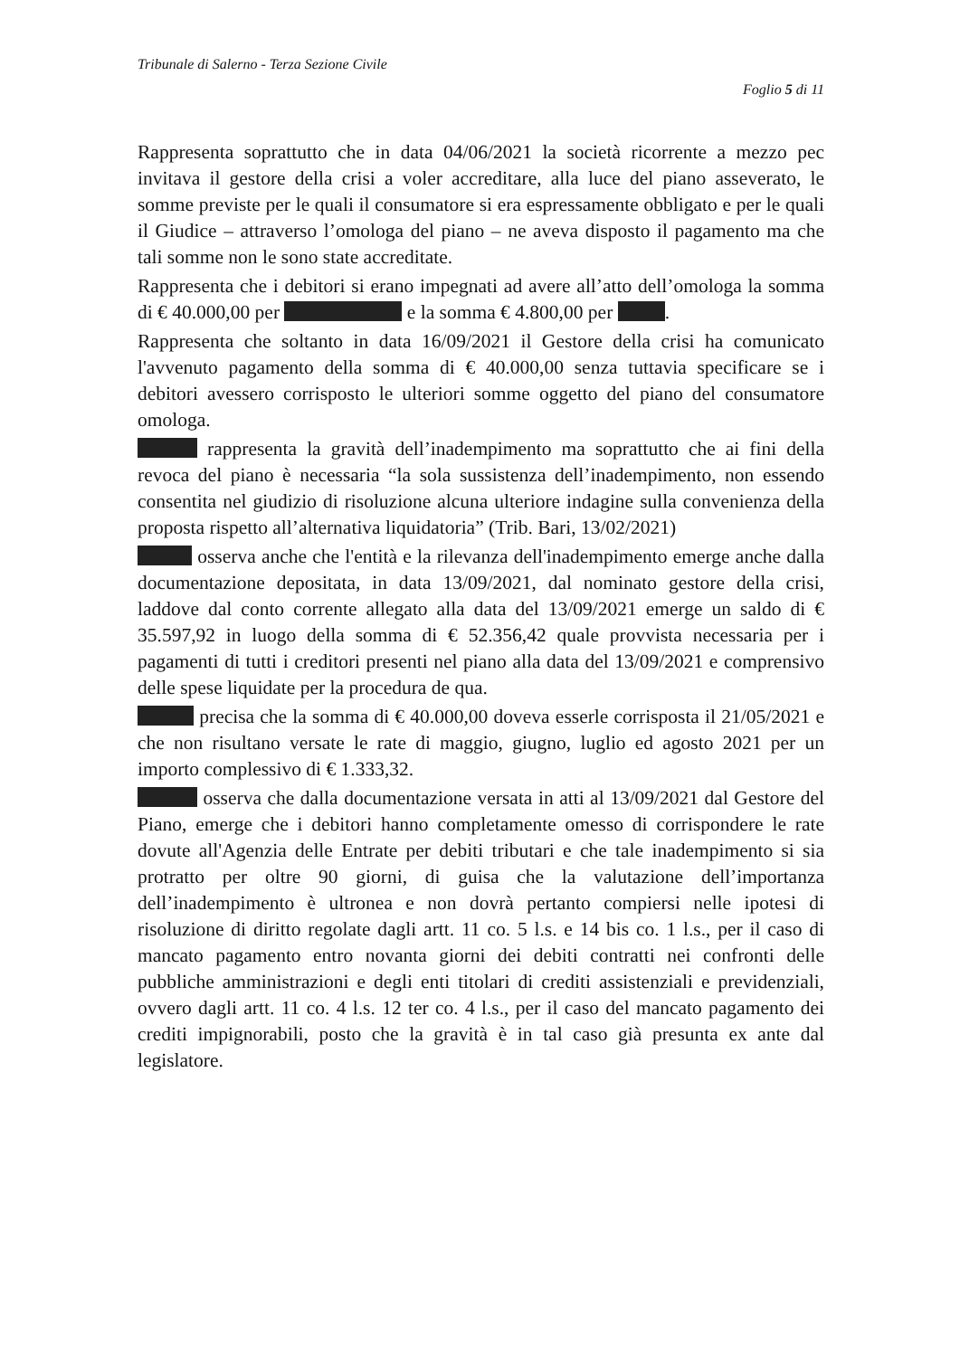Tribunale di Salerno - Terza Sezione Civile
Foglio 5 di 11
Rappresenta soprattutto che in data 04/06/2021 la società ricorrente a mezzo pec invitava il gestore della crisi a voler accreditare, alla luce del piano asseverato, le somme previste per le quali il consumatore si era espressamente obbligato e per le quali il Giudice – attraverso l’omologa del piano – ne aveva disposto il pagamento ma che tali somme non le sono state accreditate.
Rappresenta che i debitori si erano impegnati ad avere all’atto dell’omologa la somma di € 40.000,00 per e la somma € 4.800,00 per .
Rappresenta che soltanto in data 16/09/2021 il Gestore della crisi ha comunicato l'avvenuto pagamento della somma di € 40.000,00 senza tuttavia specificare se i debitori avessero corrisposto le ulteriori somme oggetto del piano del consumatore omologa.
rappresenta la gravità dell’inadempimento ma soprattutto che ai fini della revoca del piano è necessaria “la sola sussistenza dell’inadempimento, non essendo consentita nel giudizio di risoluzione alcuna ulteriore indagine sulla convenienza della proposta rispetto all’alternativa liquidatoria” (Trib. Bari, 13/02/2021)
osserva anche che l'entità e la rilevanza dell'inadempimento emerge anche dalla documentazione depositata, in data 13/09/2021, dal nominato gestore della crisi, laddove dal conto corrente allegato alla data del 13/09/2021 emerge un saldo di € 35.597,92 in luogo della somma di € 52.356,42 quale provvista necessaria per i pagamenti di tutti i creditori presenti nel piano alla data del 13/09/2021 e comprensivo delle spese liquidate per la procedura de qua.
precisa che la somma di € 40.000,00 doveva esserle corrisposta il 21/05/2021 e che non risultano versate le rate di maggio, giugno, luglio ed agosto 2021 per un importo complessivo di € 1.333,32.
osserva che dalla documentazione versata in atti al 13/09/2021 dal Gestore del Piano, emerge che i debitori hanno completamente omesso di corrispondere le rate dovute all'Agenzia delle Entrate per debiti tributari e che tale inadempimento si sia protratto per oltre 90 giorni, di guisa che la valutazione dell’importanza dell’inadempimento è ultronea e non dovrà pertanto compiersi nelle ipotesi di risoluzione di diritto regolate dagli artt. 11 co. 5 l.s. e 14 bis co. 1 l.s., per il caso di mancato pagamento entro novanta giorni dei debiti contratti nei confronti delle pubbliche amministrazioni e degli enti titolari di crediti assistenziali e previdenziali, ovvero dagli artt. 11 co. 4 l.s. 12 ter co. 4 l.s., per il caso del mancato pagamento dei crediti impignorabili, posto che la gravità è in tal caso già presunta ex ante dal legislatore.